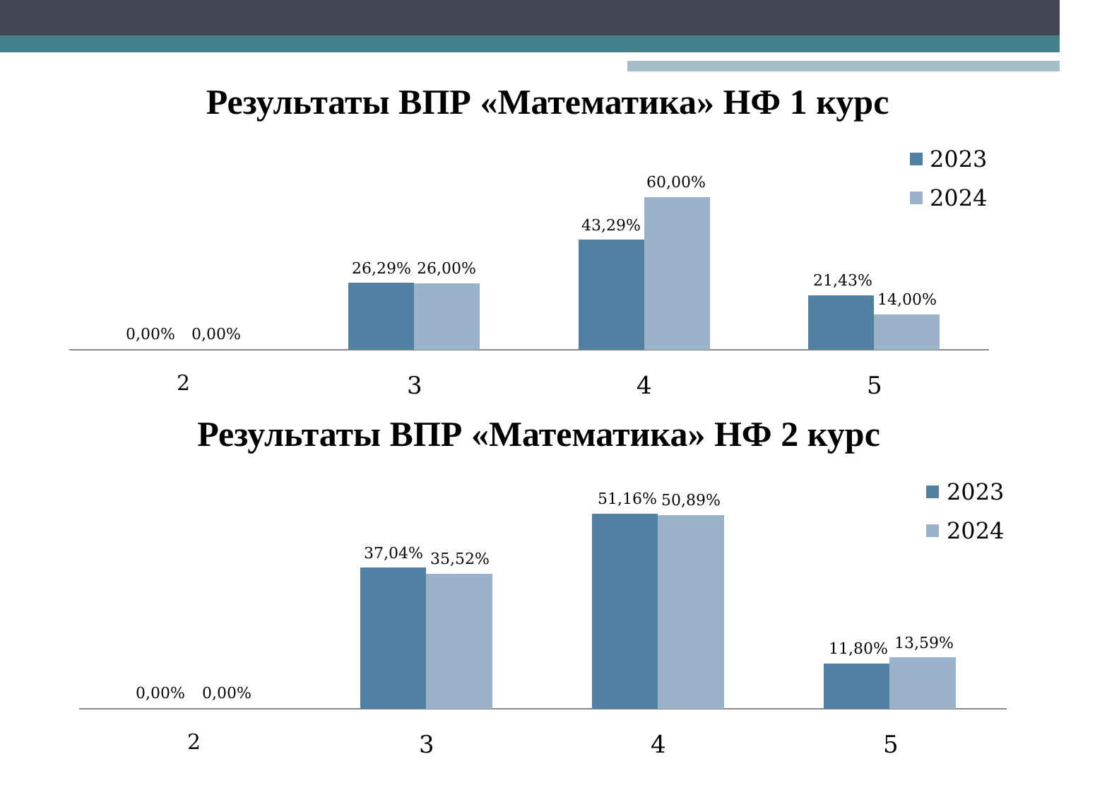Результаты ВПР «Математика» НФ 1 курс
2023
2024
0,00%
0,00%
26,29%
26,00%
43,29%
60,00%
21,43%
14,00%
2
3
4
5
Результаты ВПР «Математика» НФ 2 курс
2023
2024
0,00%
0,00%
37,04%
35,52%
51,16%
50,89%
11,80%
13,59%
2
3
4
5